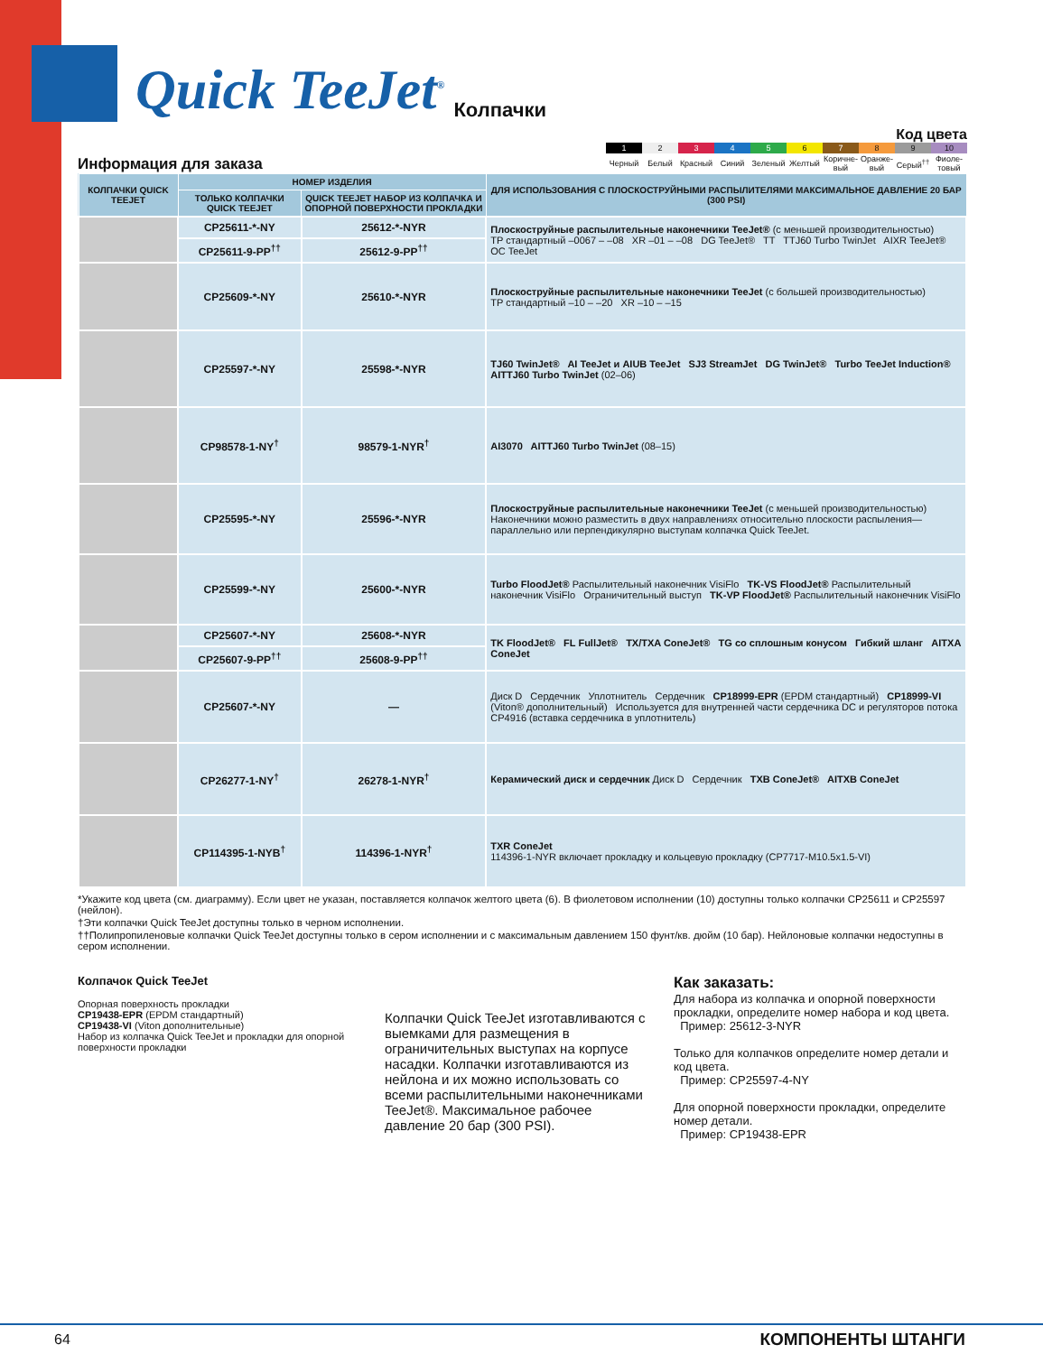Quick TeeJet<sup>®</sup> Колпачки
Информация для заказа
Код цвета
| 1 | 2 | 3 | 4 | 5 | 6 | 7 | 8 | 9 | 10 |
| Черный | Белый | Красный | Синий | Зеленый | Желтый | Коричне-вый | Оранже-вый | Серый<sup>††</sup> | Фиоле-товый |
| КОЛПАЧКИ QUICK TEEJET | НОМЕР ИЗДЕЛИЯ | | ДЛЯ ИСПОЛЬЗОВАНИЯ С ПЛОСКОСТРУЙНЫМИ РАСПЫЛИТЕЛЯМИ МАКСИМАЛЬНОЕ ДАВЛЕНИЕ 20 БАР (300 PSI) |
| --- | --- | --- | --- |
| | ТОЛЬКО КОЛПАЧКИ QUICK TEEJET | QUICK TEEJET НАБОР ИЗ КОЛПАЧКА И ОПОРНОЙ ПОВЕРХНОСТИ ПРОКЛАДКИ | |
| | CP25611-*-NY | 25612-*-NYR | Плоскоструйные распылительные наконечники TeeJet® (с меньшей производительностью) TP стандартный –0067 – –08 XR –01 – –08 DG TeeJet® TT TTJ60 Turbo TwinJet AIXR TeeJet® OC TeeJet |
| | CP25611-9-PP<sup>††</sup> | 25612-9-PP<sup>††</sup> | |
| | CP25609-*-NY | 25610-*-NYR | Плоскоструйные распылительные наконечники TeeJet (с большей производительностью) TP стандартный –10 – –20 XR –10 – –15 |
| | CP25597-*-NY | 25598-*-NYR | TJ60 TwinJet® AI TeeJet и AIUB TeeJet SJ3 StreamJet DG TwinJet® Turbo TeeJet Induction® AITTJ60 Turbo TwinJet (02–06) |
| | CP98578-1-NY<sup>†</sup> | 98579-1-NYR<sup>†</sup> | AI3070 AITTJ60 Turbo TwinJet (08–15) |
| | CP25595-*-NY | 25596-*-NYR | Плоскоструйные распылительные наконечники TeeJet (с меньшей производительностью) Наконечники можно разместить в двух направлениях относительно плоскости распыления—параллельно или перпендикулярно выступам колпачка Quick TeeJet. |
| | CP25599-*-NY | 25600-*-NYR | Turbo FloodJet® Распылительный наконечник VisiFlo TK-VS FloodJet® Распылительный наконечник VisiFlo Ограничительный выступ TK-VP FloodJet® Распылительный наконечник VisiFlo |
| | CP25607-*-NY | 25608-*-NYR | TK FloodJet® FL FullJet® TX/TXA ConeJet® TG со сплошным конусом Гибкий шланг AITXA ConeJet |
| | CP25607-9-PP<sup>††</sup> | 25608-9-PP<sup>††</sup> | |
| | CP25607-*-NY | — | Диск D Сердечник Уплотнитель Сердечник CP18999-EPR (EPDM стандартный) CP18999-VI (Viton® дополнительный) Используется для внутренней части сердечника DC и регуляторов потока CP4916 (вставка сердечника в уплотнитель) |
| | CP26277-1-NY<sup>†</sup> | 26278-1-NYR<sup>†</sup> | Керамический диск и сердечник Диск D Сердечник TXB ConeJet® AITXB ConeJet |
| | CP114395-1-NYB<sup>†</sup> | 114396-1-NYR<sup>†</sup> | TXR ConeJet 114396-1-NYR включает прокладку и кольцевую прокладку (CP7717-M10.5x1.5-VI) |
*Укажите код цвета (см. диаграмму). Если цвет не указан, поставляется колпачок желтого цвета (6). В фиолетовом исполнении (10) доступны только колпачки CP25611 и CP25597 (нейлон).
†Эти колпачки Quick TeeJet доступны только в черном исполнении.
††Полипропиленовые колпачки Quick TeeJet доступны только в сером исполнении и с максимальным давлением 150 фунт/кв. дюйм (10 бар). Нейлоновые колпачки недоступны в сером исполнении.
Колпачок Quick TeeJet
Опорная поверхность прокладки
CP19438-EPR (EPDM стандартный)
CP19438-VI (Viton дополнительные)
Набор из колпачка Quick TeeJet и прокладки для опорной поверхности прокладки
Колпачки Quick TeeJet изготавливаются с выемками для размещения в ограничительных выступах на корпусе насадки. Колпачки изготавливаются из нейлона и их можно использовать со всеми распылительными наконечниками TeeJet®. Максимальное рабочее давление 20 бар (300 PSI).
Как заказать:
Для набора из колпачка и опорной поверхности прокладки, определите номер набора и код цвета.
Пример: 25612-3-NYR
Только для колпачков определите номер детали и код цвета.
Пример: CP25597-4-NY
Для опорной поверхности прокладки, определите номер детали.
Пример: CP19438-EPR
64 КОМПОНЕНТЫ ШТАНГИ